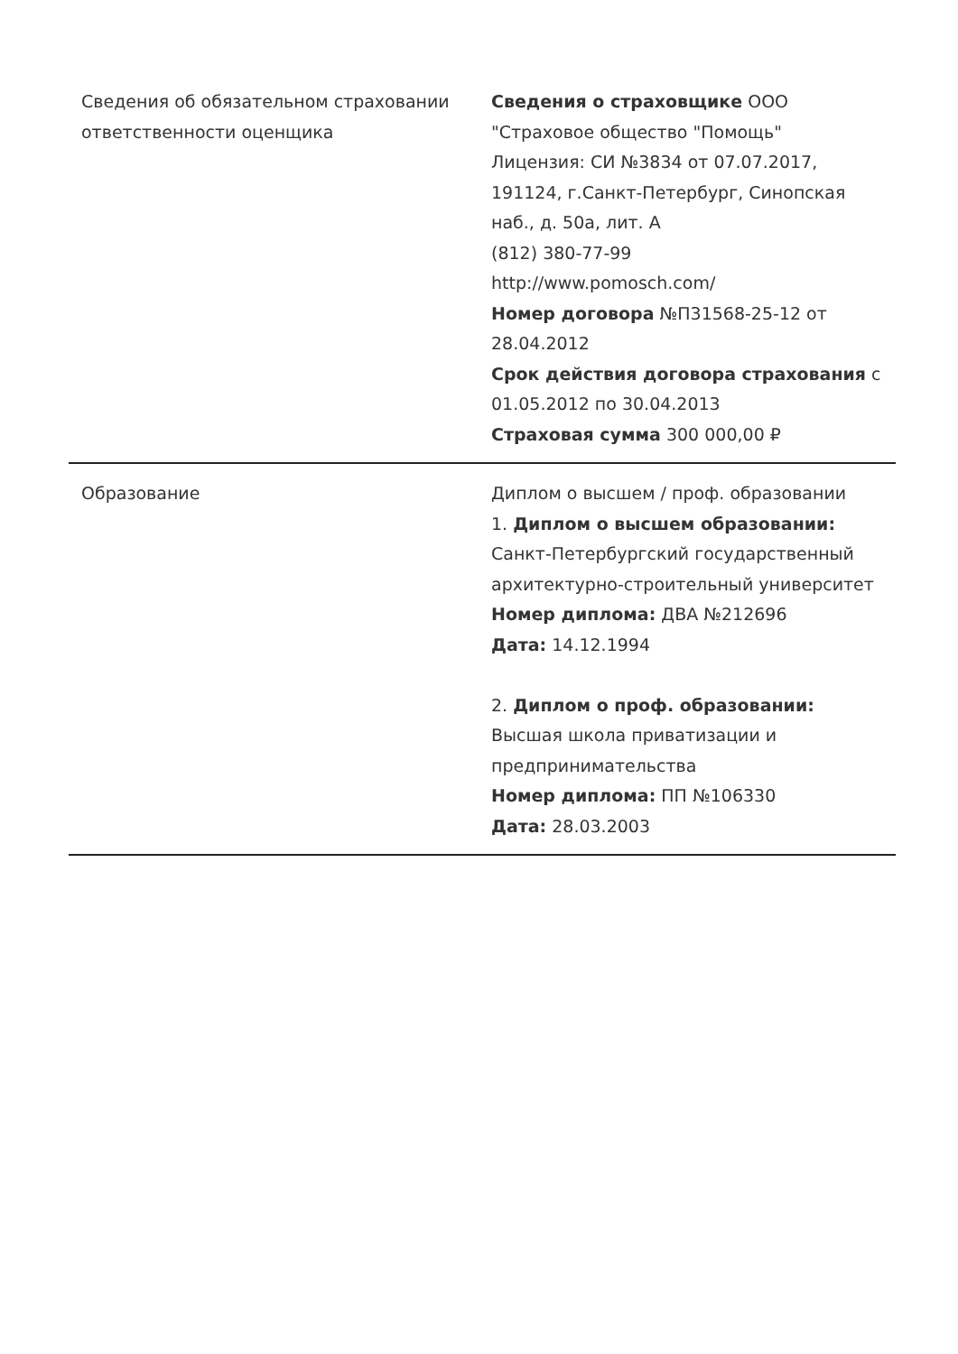| Сведения об обязательном страховании ответственности оценщика | Сведения о страховщике ООО "Страховое общество "Помощь" Лицензия: СИ №3834 от 07.07.2017, 191124, г.Санкт-Петербург, Синопская наб., д. 50а, лит. А (812) 380-77-99 http://www.pomosch.com/ Номер договора №П31568-25-12 от 28.04.2012 Срок действия договора страхования с 01.05.2012 по 30.04.2013 Страховая сумма 300 000,00 ₽ |
| Образование | Диплом о высшем / проф. образовании 1. Диплом о высшем образовании: Санкт-Петербургский государственный архитектурно-строительный университет Номер диплома: ДВА №212696 Дата: 14.12.1994 2. Диплом о проф. образовании: Высшая школа приватизации и предпринимательства Номер диплома: ПП №106330 Дата: 28.03.2003 |